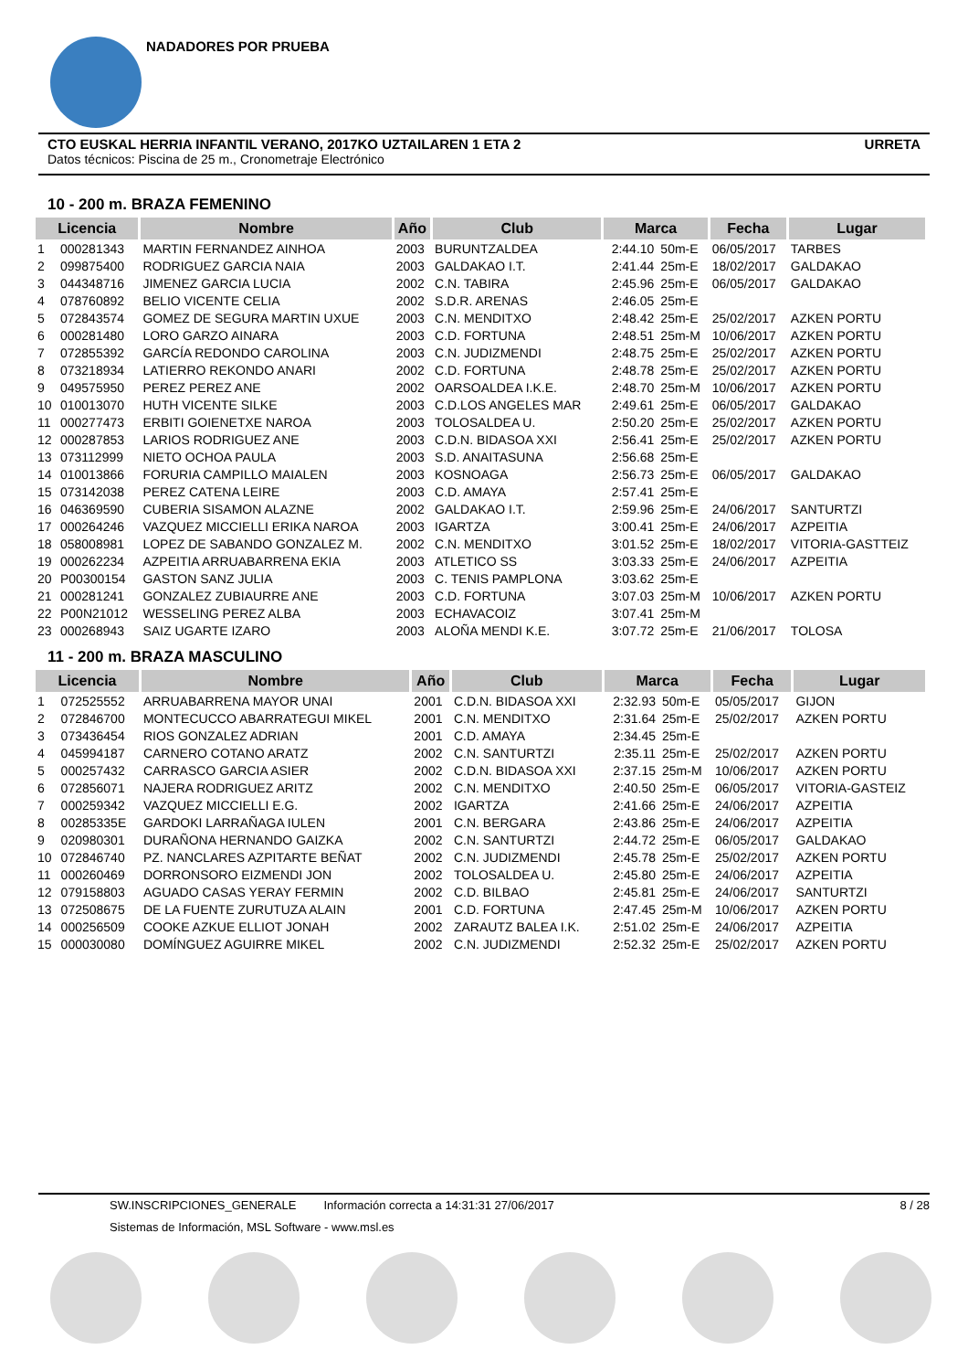NADADORES POR PRUEBA
CTO EUSKAL HERRIA INFANTIL VERANO, 2017KO UZTAILAREN 1 ETA 2 URRETA
Datos técnicos: Piscina de 25 m., Cronometraje Electrónico
10 - 200 m. BRAZA FEMENINO
| Licencia | | Nombre | Año | Club | Marca | | Fecha | Lugar |
| --- | --- | --- | --- | --- | --- | --- | --- | --- |
| 1 | 000281343 | MARTIN FERNANDEZ AINHOA | 2003 | BURUNTZALDEA | 2:44.10 | 50m-E | 06/05/2017 | TARBES |
| 2 | 099875400 | RODRIGUEZ GARCIA NAIA | 2003 | GALDAKAO I.T. | 2:41.44 | 25m-E | 18/02/2017 | GALDAKAO |
| 3 | 044348716 | JIMENEZ GARCIA LUCIA | 2002 | C.N. TABIRA | 2:45.96 | 25m-E | 06/05/2017 | GALDAKAO |
| 4 | 078760892 | BELIO VICENTE CELIA | 2002 | S.D.R. ARENAS | 2:46.05 | 25m-E | | |
| 5 | 072843574 | GOMEZ DE SEGURA MARTIN UXUE | 2003 | C.N. MENDITXO | 2:48.42 | 25m-E | 25/02/2017 | AZKEN PORTU |
| 6 | 000281480 | LORO GARZO AINARA | 2003 | C.D. FORTUNA | 2:48.51 | 25m-M | 10/06/2017 | AZKEN PORTU |
| 7 | 072855392 | GARCÍA REDONDO CAROLINA | 2003 | C.N. JUDIZMENDI | 2:48.75 | 25m-E | 25/02/2017 | AZKEN PORTU |
| 8 | 073218934 | LATIERRO REKONDO ANARI | 2002 | C.D. FORTUNA | 2:48.78 | 25m-E | 25/02/2017 | AZKEN PORTU |
| 9 | 049575950 | PEREZ PEREZ ANE | 2002 | OARSOALDEA I.K.E. | 2:48.70 | 25m-M | 10/06/2017 | AZKEN PORTU |
| 10 | 010013070 | HUTH VICENTE SILKE | 2003 | C.D.LOS ANGELES MAR | 2:49.61 | 25m-E | 06/05/2017 | GALDAKAO |
| 11 | 000277473 | ERBITI GOIENETXE NAROA | 2003 | TOLOSALDEA U. | 2:50.20 | 25m-E | 25/02/2017 | AZKEN PORTU |
| 12 | 000287853 | LARIOS RODRIGUEZ ANE | 2003 | C.D.N. BIDASOA XXI | 2:56.41 | 25m-E | 25/02/2017 | AZKEN PORTU |
| 13 | 073112999 | NIETO OCHOA PAULA | 2003 | S.D. ANAITASUNA | 2:56.68 | 25m-E | | |
| 14 | 010013866 | FORURIA CAMPILLO MAIALEN | 2003 | KOSNOAGA | 2:56.73 | 25m-E | 06/05/2017 | GALDAKAO |
| 15 | 073142038 | PEREZ CATENA LEIRE | 2003 | C.D. AMAYA | 2:57.41 | 25m-E | | |
| 16 | 046369590 | CUBERIA SISAMON ALAZNE | 2002 | GALDAKAO I.T. | 2:59.96 | 25m-E | 24/06/2017 | SANTURTZI |
| 17 | 000264246 | VAZQUEZ MICCIELLI ERIKA NAROA | 2003 | IGARTZA | 3:00.41 | 25m-E | 24/06/2017 | AZPEITIA |
| 18 | 058008981 | LOPEZ DE SABANDO GONZALEZ M. | 2002 | C.N. MENDITXO | 3:01.52 | 25m-E | 18/02/2017 | VITORIA-GASTTEIZ |
| 19 | 000262234 | AZPEITIA ARRUABARRENA EKIA | 2003 | ATLETICO SS | 3:03.33 | 25m-E | 24/06/2017 | AZPEITIA |
| 20 | P00300154 | GASTON SANZ JULIA | 2003 | C. TENIS PAMPLONA | 3:03.62 | 25m-E | | |
| 21 | 000281241 | GONZALEZ ZUBIAURRE ANE | 2003 | C.D. FORTUNA | 3:07.03 | 25m-M | 10/06/2017 | AZKEN PORTU |
| 22 | P00N21012 | WESSELING PEREZ ALBA | 2003 | ECHAVACOIZ | 3:07.41 | 25m-M | | |
| 23 | 000268943 | SAIZ UGARTE IZARO | 2003 | ALOÑA MENDI K.E. | 3:07.72 | 25m-E | 21/06/2017 | TOLOSA |
11 - 200 m. BRAZA MASCULINO
| Licencia | | Nombre | Año | Club | Marca | | Fecha | Lugar |
| --- | --- | --- | --- | --- | --- | --- | --- | --- |
| 1 | 072525552 | ARRUABARRENA MAYOR UNAI | 2001 | C.D.N. BIDASOA XXI | 2:32.93 | 50m-E | 05/05/2017 | GIJON |
| 2 | 072846700 | MONTECUCCO ABARRATEGUI MIKEL | 2001 | C.N. MENDITXO | 2:31.64 | 25m-E | 25/02/2017 | AZKEN PORTU |
| 3 | 073436454 | RIOS GONZALEZ ADRIAN | 2001 | C.D. AMAYA | 2:34.45 | 25m-E | | |
| 4 | 045994187 | CARNERO COTANO ARATZ | 2002 | C.N. SANTURTZI | 2:35.11 | 25m-E | 25/02/2017 | AZKEN PORTU |
| 5 | 000257432 | CARRASCO GARCIA ASIER | 2002 | C.D.N. BIDASOA XXI | 2:37.15 | 25m-M | 10/06/2017 | AZKEN PORTU |
| 6 | 072856071 | NAJERA RODRIGUEZ ARITZ | 2002 | C.N. MENDITXO | 2:40.50 | 25m-E | 06/05/2017 | VITORIA-GASTEIZ |
| 7 | 000259342 | VAZQUEZ MICCIELLI E.G. | 2002 | IGARTZA | 2:41.66 | 25m-E | 24/06/2017 | AZPEITIA |
| 8 | 00285335E | GARDOKI LARRAÑAGA IULEN | 2001 | C.N. BERGARA | 2:43.86 | 25m-E | 24/06/2017 | AZPEITIA |
| 9 | 020980301 | DURAÑONA HERNANDO GAIZKA | 2002 | C.N. SANTURTZI | 2:44.72 | 25m-E | 06/05/2017 | GALDAKAO |
| 10 | 072846740 | PZ. NANCLARES AZPITARTE BEÑAT | 2002 | C.N. JUDIZMENDI | 2:45.78 | 25m-E | 25/02/2017 | AZKEN PORTU |
| 11 | 000260469 | DORRONSORO EIZMENDI JON | 2002 | TOLOSALDEA U. | 2:45.80 | 25m-E | 24/06/2017 | AZPEITIA |
| 12 | 079158803 | AGUADO CASAS YERAY FERMIN | 2002 | C.D. BILBAO | 2:45.81 | 25m-E | 24/06/2017 | SANTURTZI |
| 13 | 072508675 | DE LA FUENTE ZURUTUZA ALAIN | 2001 | C.D. FORTUNA | 2:47.45 | 25m-M | 10/06/2017 | AZKEN PORTU |
| 14 | 000256509 | COOKE AZKUE ELLIOT JONAH | 2002 | ZARAUTZ BALEA I.K. | 2:51.02 | 25m-E | 24/06/2017 | AZPEITIA |
| 15 | 000030080 | DOMÍNGUEZ AGUIRRE MIKEL | 2002 | C.N. JUDIZMENDI | 2:52.32 | 25m-E | 25/02/2017 | AZKEN PORTU |
SW.INSCRIPCIONES_GENERALE Información correcta a 14:31:31 27/06/2017 8 / 28
Sistemas de Información, MSL Software - www.msl.es